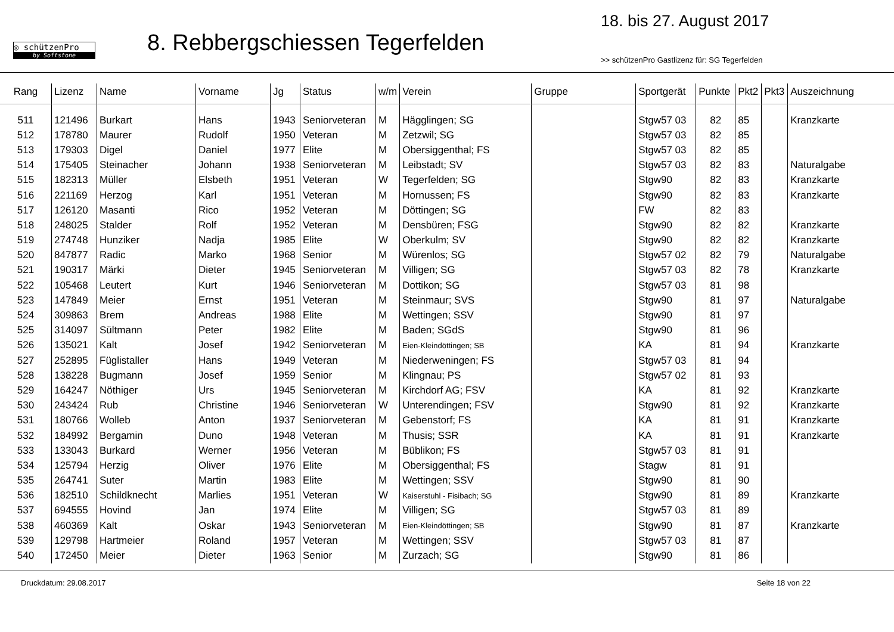◎ schützenPro
by Softstone
8. Rebbergschiessen Tegerfelden
18. bis 27. August 2017
>> schützenPro Gastlizenz für: SG Tegerfelden
| Rang | Lizenz | Name | Vorname | Jg | Status | w/m | Verein | Gruppe | Sportgerät | Punkte | Pkt2 | Pkt3 | Auszeichnung |
| --- | --- | --- | --- | --- | --- | --- | --- | --- | --- | --- | --- | --- | --- |
| 511 | 121496 | Burkart | Hans | 1943 | Seniorveteran | M | Hägglingen; SG | | Stgw57 03 | 82 | 85 | | Kranzkarte |
| 512 | 178780 | Maurer | Rudolf | 1950 | Veteran | M | Zetzwil; SG | | Stgw57 03 | 82 | 85 | | |
| 513 | 179303 | Digel | Daniel | 1977 | Elite | M | Obersiggenthal; FS | | Stgw57 03 | 82 | 85 | | |
| 514 | 175405 | Steinacher | Johann | 1938 | Seniorveteran | M | Leibstadt; SV | | Stgw57 03 | 82 | 83 | | Naturalgabe |
| 515 | 182313 | Müller | Elsbeth | 1951 | Veteran | W | Tegerfelden; SG | | Stgw90 | 82 | 83 | | Kranzkarte |
| 516 | 221169 | Herzog | Karl | 1951 | Veteran | M | Hornussen; FS | | Stgw90 | 82 | 83 | | Kranzkarte |
| 517 | 126120 | Masanti | Rico | 1952 | Veteran | M | Döttingen; SG | | FW | 82 | 83 | | |
| 518 | 248025 | Stalder | Rolf | 1952 | Veteran | M | Densbüren; FSG | | Stgw90 | 82 | 82 | | Kranzkarte |
| 519 | 274748 | Hunziker | Nadja | 1985 | Elite | W | Oberkulm; SV | | Stgw90 | 82 | 82 | | Kranzkarte |
| 520 | 847877 | Radic | Marko | 1968 | Senior | M | Würenlos; SG | | Stgw57 02 | 82 | 79 | | Naturalgabe |
| 521 | 190317 | Märki | Dieter | 1945 | Seniorveteran | M | Villigen; SG | | Stgw57 03 | 82 | 78 | | Kranzkarte |
| 522 | 105468 | Leutert | Kurt | 1946 | Seniorveteran | M | Dottikon; SG | | Stgw57 03 | 81 | 98 | | |
| 523 | 147849 | Meier | Ernst | 1951 | Veteran | M | Steinmaur; SVS | | Stgw90 | 81 | 97 | | Naturalgabe |
| 524 | 309863 | Brem | Andreas | 1988 | Elite | M | Wettingen; SSV | | Stgw90 | 81 | 97 | | |
| 525 | 314097 | Sültmann | Peter | 1982 | Elite | M | Baden; SGdS | | Stgw90 | 81 | 96 | | |
| 526 | 135021 | Kalt | Josef | 1942 | Seniorveteran | M | Eien-Kleindöttingen; SB | | KA | 81 | 94 | | Kranzkarte |
| 527 | 252895 | Füglistaller | Hans | 1949 | Veteran | M | Niederweningen; FS | | Stgw57 03 | 81 | 94 | | |
| 528 | 138228 | Bugmann | Josef | 1959 | Senior | M | Klingnau; PS | | Stgw57 02 | 81 | 93 | | |
| 529 | 164247 | Nöthiger | Urs | 1945 | Seniorveteran | M | Kirchdorf AG; FSV | | KA | 81 | 92 | | Kranzkarte |
| 530 | 243424 | Rub | Christine | 1946 | Seniorveteran | W | Unterendingen; FSV | | Stgw90 | 81 | 92 | | Kranzkarte |
| 531 | 180766 | Wolleb | Anton | 1937 | Seniorveteran | M | Gebenstorf; FS | | KA | 81 | 91 | | Kranzkarte |
| 532 | 184992 | Bergamin | Duno | 1948 | Veteran | M | Thusis; SSR | | KA | 81 | 91 | | Kranzkarte |
| 533 | 133043 | Burkard | Werner | 1956 | Veteran | M | Büblikon; FS | | Stgw57 03 | 81 | 91 | | |
| 534 | 125794 | Herzig | Oliver | 1976 | Elite | M | Obersiggenthal; FS | | Stagw | 81 | 91 | | |
| 535 | 264741 | Suter | Martin | 1983 | Elite | M | Wettingen; SSV | | Stgw90 | 81 | 90 | | |
| 536 | 182510 | Schildknecht | Marlies | 1951 | Veteran | W | Kaiserstuhl - Fisibach; SG | | Stgw90 | 81 | 89 | | Kranzkarte |
| 537 | 694555 | Hovind | Jan | 1974 | Elite | M | Villigen; SG | | Stgw57 03 | 81 | 89 | | |
| 538 | 460369 | Kalt | Oskar | 1943 | Seniorveteran | M | Eien-Kleindöttingen; SB | | Stgw90 | 81 | 87 | | Kranzkarte |
| 539 | 129798 | Hartmeier | Roland | 1957 | Veteran | M | Wettingen; SSV | | Stgw57 03 | 81 | 87 | | |
| 540 | 172450 | Meier | Dieter | 1963 | Senior | M | Zurzach; SG | | Stgw90 | 81 | 86 | | |
Druckdatum: 29.08.2017 Seite 18 von 22